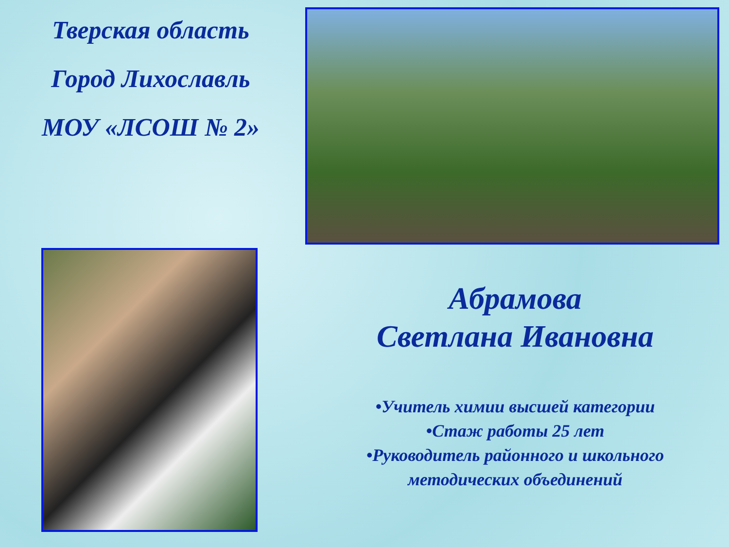Тверская область
Город Лихославль
МОУ «ЛСОШ № 2»
Абрамова
Светлана Ивановна
•Учитель химии высшей категории
•Стаж работы 25 лет
•Руководитель районного и школьного
методических объединений